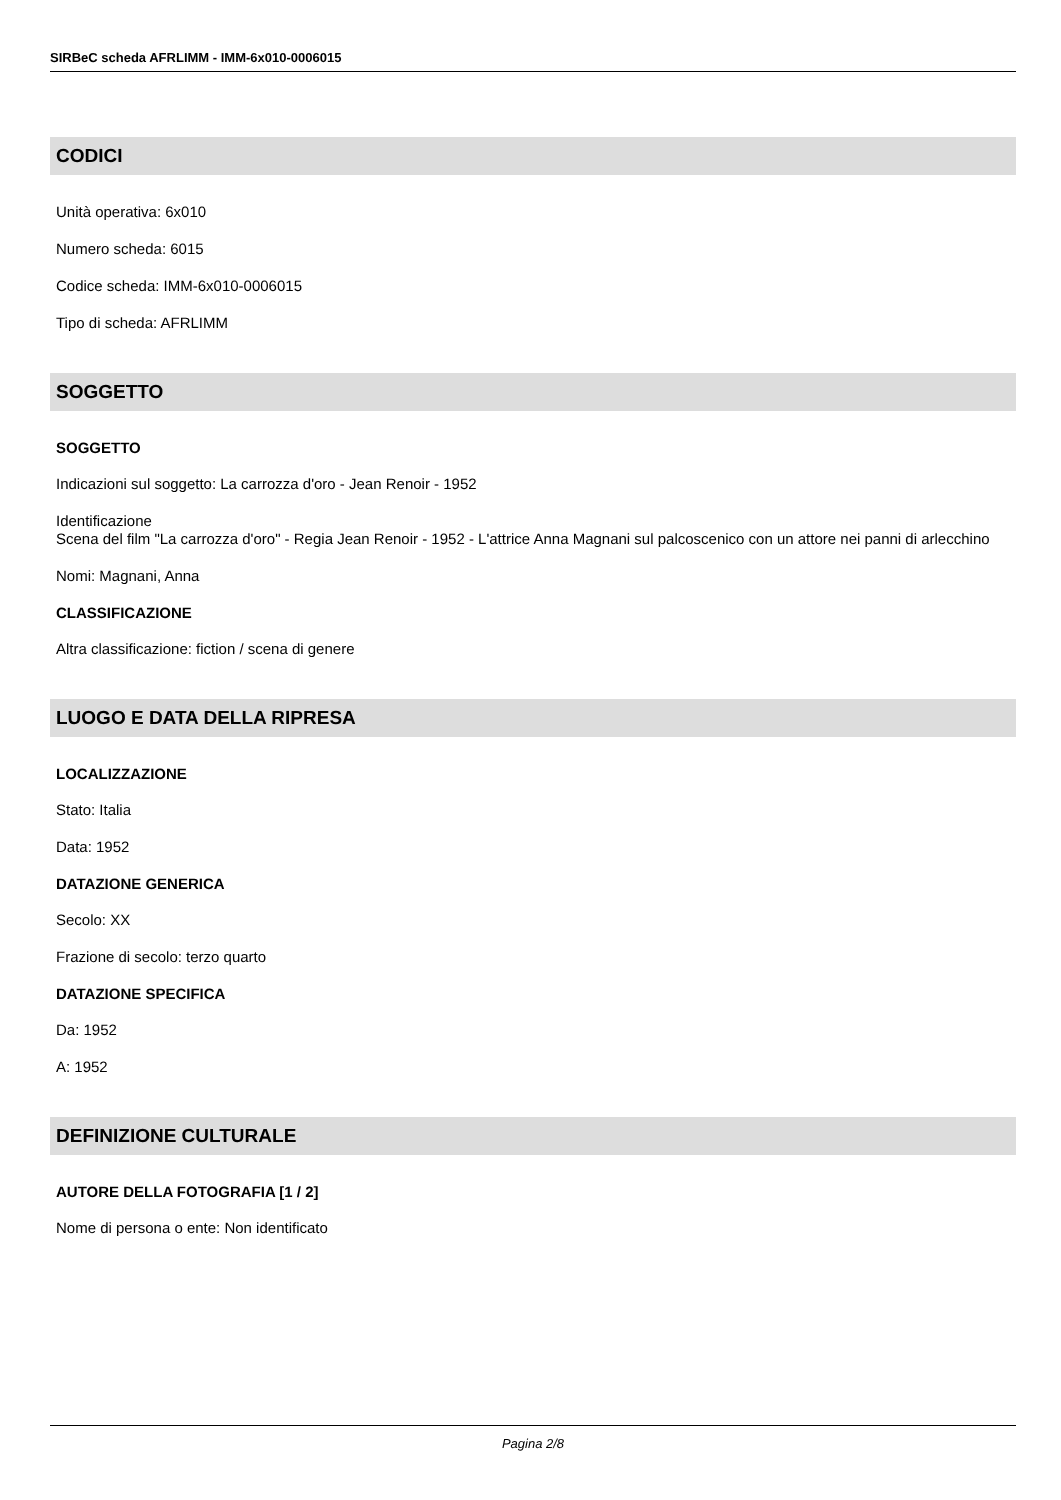SIRBeC scheda AFRLIMM - IMM-6x010-0006015
CODICI
Unità operativa: 6x010
Numero scheda: 6015
Codice scheda: IMM-6x010-0006015
Tipo di scheda: AFRLIMM
SOGGETTO
SOGGETTO
Indicazioni sul soggetto: La carrozza d'oro - Jean Renoir - 1952
Identificazione
Scena del film "La carrozza d'oro" - Regia Jean Renoir - 1952 - L'attrice Anna Magnani sul palcoscenico con un attore nei panni di arlecchino
Nomi: Magnani, Anna
CLASSIFICAZIONE
Altra classificazione: fiction / scena di genere
LUOGO E DATA DELLA RIPRESA
LOCALIZZAZIONE
Stato: Italia
Data: 1952
DATAZIONE GENERICA
Secolo: XX
Frazione di secolo: terzo quarto
DATAZIONE SPECIFICA
Da: 1952
A: 1952
DEFINIZIONE CULTURALE
AUTORE DELLA FOTOGRAFIA [1 / 2]
Nome di persona o ente: Non identificato
Pagina 2/8